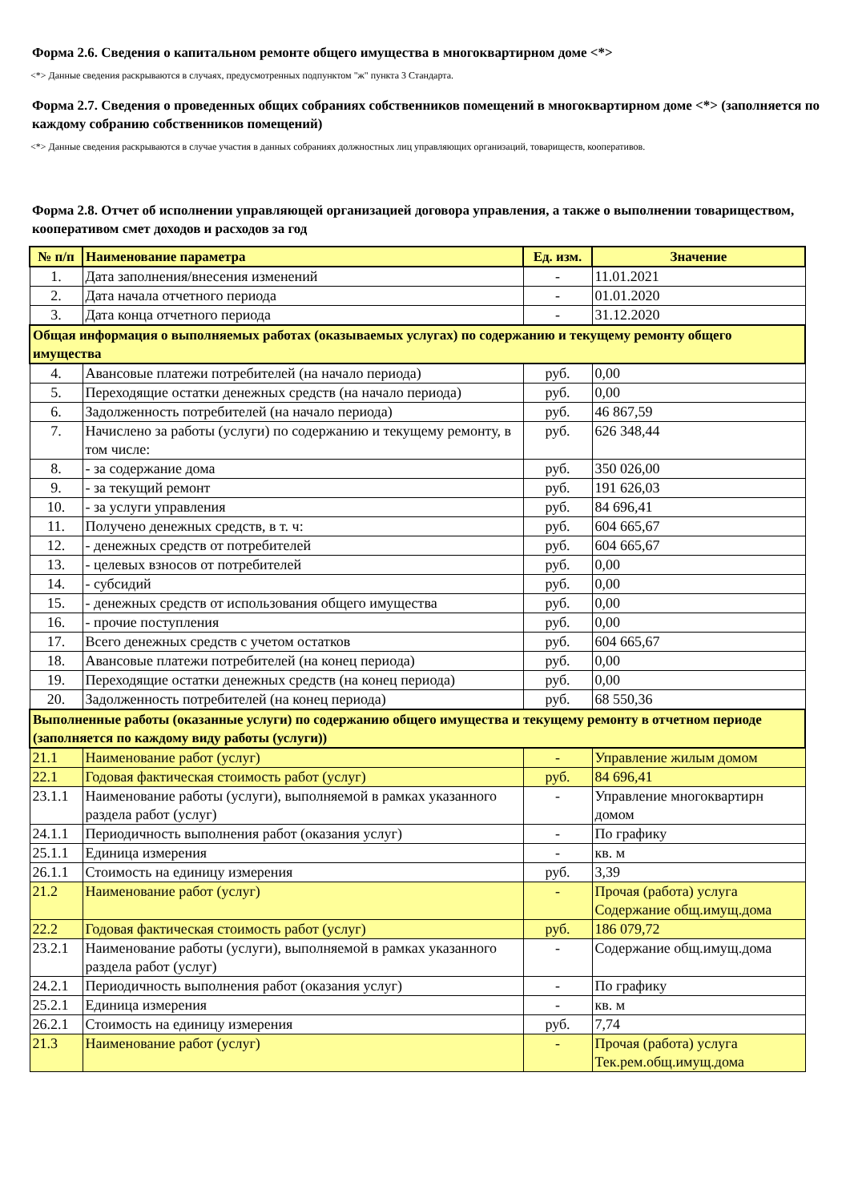Форма 2.6. Сведения о капитальном ремонте общего имущества в многоквартирном доме <*>
<*> Данные сведения раскрываются в случаях, предусмотренных подпунктом "ж" пункта 3 Стандарта.
Форма 2.7. Сведения о проведенных общих собраниях собственников помещений в многоквартирном доме <*> (заполняется по каждому собранию собственников помещений)
<*> Данные сведения раскрываются в случае участия в данных собраниях должностных лиц управляющих организаций, товариществ, кооперативов.
Форма 2.8. Отчет об исполнении управляющей организацией договора управления, а также о выполнении товариществом, кооперативом смет доходов и расходов за год
| № п/п | Наименование параметра | Ед. изм. | Значение |
| --- | --- | --- | --- |
| 1. | Дата заполнения/внесения изменений | - | 11.01.2021 |
| 2. | Дата начала отчетного периода | - | 01.01.2020 |
| 3. | Дата конца отчетного периода | - | 31.12.2020 |
| Общая информация о выполняемых работах (оказываемых услугах) по содержанию и текущему ремонту общего имущества | | | |
| 4. | Авансовые платежи потребителей (на начало периода) | руб. | 0,00 |
| 5. | Переходящие остатки денежных средств (на начало периода) | руб. | 0,00 |
| 6. | Задолженность потребителей (на начало периода) | руб. | 46 867,59 |
| 7. | Начислено за работы (услуги) по содержанию и текущему ремонту, в том числе: | руб. | 626 348,44 |
| 8. | - за содержание дома | руб. | 350 026,00 |
| 9. | - за текущий ремонт | руб. | 191 626,03 |
| 10. | - за услуги управления | руб. | 84 696,41 |
| 11. | Получено денежных средств, в т. ч: | руб. | 604 665,67 |
| 12. | - денежных средств от потребителей | руб. | 604 665,67 |
| 13. | - целевых взносов от потребителей | руб. | 0,00 |
| 14. | - субсидий | руб. | 0,00 |
| 15. | - денежных средств от использования общего имущества | руб. | 0,00 |
| 16. | - прочие поступления | руб. | 0,00 |
| 17. | Всего денежных средств с учетом остатков | руб. | 604 665,67 |
| 18. | Авансовые платежи потребителей (на конец периода) | руб. | 0,00 |
| 19. | Переходящие остатки денежных средств (на конец периода) | руб. | 0,00 |
| 20. | Задолженность потребителей (на конец периода) | руб. | 68 550,36 |
| Выполненные работы (оказанные услуги) по содержанию общего имущества и текущему ремонту в отчетном периоде (заполняется по каждому виду работы (услуги)) | | | |
| 21.1 | Наименование работ (услуг) | - | Управление жилым домом |
| 22.1 | Годовая фактическая стоимость работ (услуг) | руб. | 84 696,41 |
| 23.1.1 | Наименование работы (услуги), выполняемой в рамках указанного раздела работ (услуг) | - | Управление многоквартирн домом |
| 24.1.1 | Периодичность выполнения работ (оказания услуг) | - | По графику |
| 25.1.1 | Единица измерения | - | кв. м |
| 26.1.1 | Стоимость на единицу измерения | руб. | 3,39 |
| 21.2 | Наименование работ (услуг) | - | Прочая (работа) услуга Содержание общ.имущ.дома |
| 22.2 | Годовая фактическая стоимость работ (услуг) | руб. | 186 079,72 |
| 23.2.1 | Наименование работы (услуги), выполняемой в рамках указанного раздела работ (услуг) | - | Содержание общ.имущ.дома |
| 24.2.1 | Периодичность выполнения работ (оказания услуг) | - | По графику |
| 25.2.1 | Единица измерения | - | кв. м |
| 26.2.1 | Стоимость на единицу измерения | руб. | 7,74 |
| 21.3 | Наименование работ (услуг) | - | Прочая (работа) услуга Тек.рем.общ.имущ.дома |